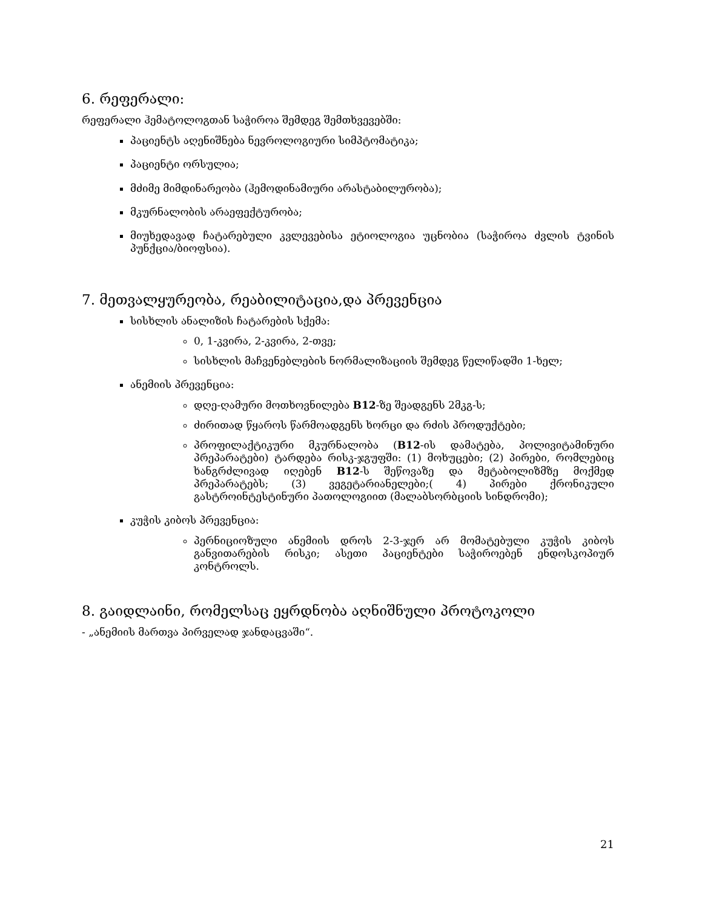6. რეფერალი:
რეფერალი ჰემატოლოგთან საჭიროა შემდეგ შემთხვევებში:
პაციენტს აღენიშნება ნევროლოგიური სიმპტომატიკა;
პაციენტი ორსულია;
მძიმე მიმდინარეობა (ჰემოდინამიური არასტაბილურობა);
მკურნალობის არაეფექტურობა;
მიუხედავად ჩატარებული კვლევებისა ეტიოლოგია უცნობია (საჭიროა ძვლის ტვინის პუნქცია/ბიოფსია).
7. მეთვალყურეობა, რეაბილიტაცია,და პრევენცია
სისხლის ანალიზის ჩატარების სქემა:
0, 1-კვირა, 2-კვირა, 2-თვე;
სისხლის მაჩვენებლების ნორმალიზაციის შემდეგ წელიწადში 1-ხელ;
ანემიის პრევენცია:
დღე-ღამური მოთხოვნილება B12-ზე შეადგენს 2მკგ-ს;
ძირითად წყაროს წარმოადგენს ხორცი და რძის პროდუქტები;
პროფილაქტიკური მკურნალობა (B12-ის დამატება, პოლივიტამინური პრეპარატები) ტარდება რისკ-ჯგუფში: (1) მოხუცები; (2) პირები, რომლებიც ხანგრძლივად იღებენ B12-ს შეწოვაზე და მეტაბოლიზმზე მოქმედ პრეპარატებს; (3) ვეგეტარიანელები;( 4) პირები ქრონიკული გასტროინტესტინური პათოლოგიით (მალაბსორბციის სინდრომი);
კუჭის კიბოს პრევენცია:
პერნიციოზული ანემიის დროს 2-3-ჯერ არ მომატებული კუჭის კიბოს განვითარების რისკი; ასეთი პაციენტები საჭიროებენ ენდოსკოპიურ კონტროლს.
8. გაიდლაინი, რომელსაც ეყრდნობა აღნიშნული პროტოკოლი
- „ანემიის მართვა პირველად ჯანდაცვაში“.
21